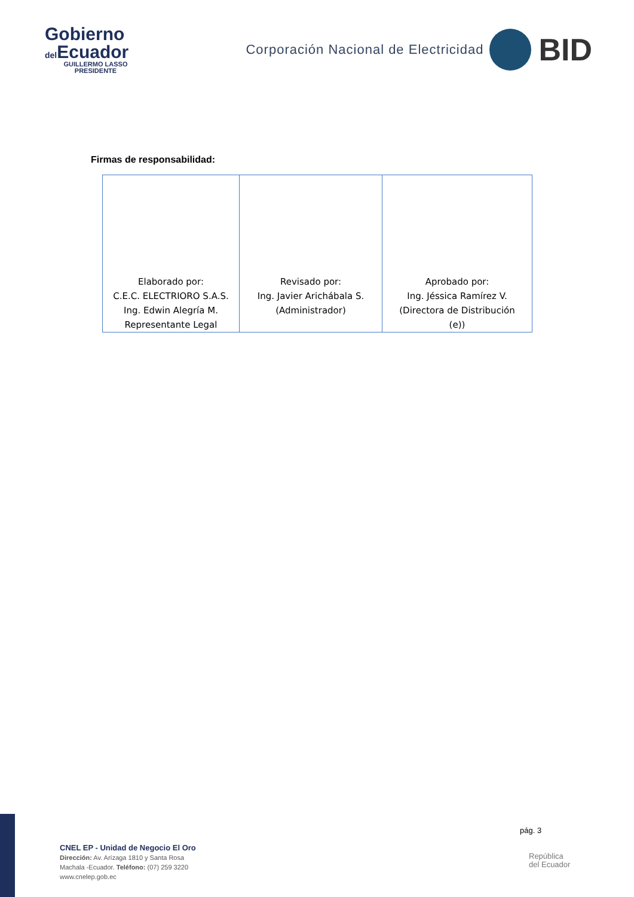Gobierno
del Ecuador
GUILLERMO LASSO
PRESIDENTE
Corporación Nacional de Electricidad
BID
Firmas de responsabilidad:
| Elaborado por: C.E.C. ELECTRIORO S.A.S. Ing. Edwin Alegría M. Representante Legal | Revisado por: Ing. Javier Arichábala S. (Administrador) | Aprobado por: Ing. Jéssica Ramírez V. (Directora de Distribución (e)) |
pág. 3
CNEL EP - Unidad de Negocio El Oro
Dirección: Av. Arízaga 1810 y Santa Rosa
Machala -Ecuador. Teléfono: (07) 259 3220
www.cnelep.gob.ec
República
del Ecuador